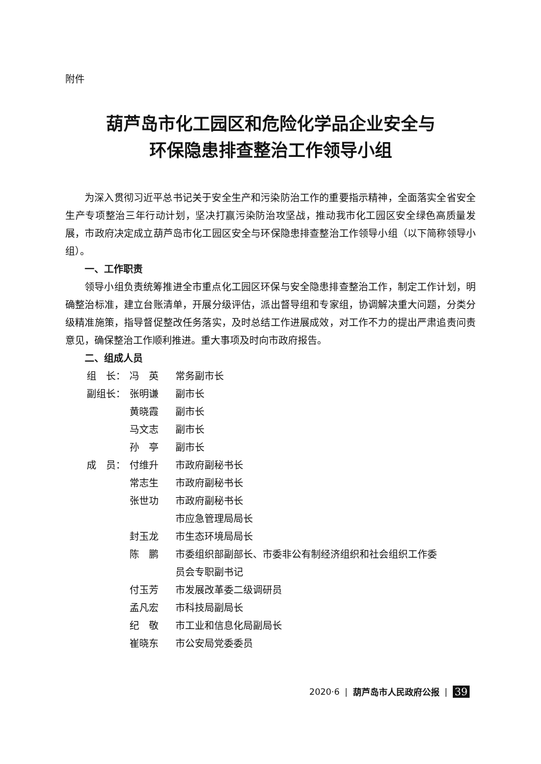附件
葫芦岛市化工园区和危险化学品企业安全与
环保隐患排查整治工作领导小组
为深入贯彻习近平总书记关于安全生产和污染防治工作的重要指示精神，全面落实全省安全生产专项整治三年行动计划，坚决打赢污染防治攻坚战，推动我市化工园区安全绿色高质量发展，市政府决定成立葫芦岛市化工园区安全与环保隐患排查整治工作领导小组（以下简称领导小组）。
一、工作职责
领导小组负责统筹推进全市重点化工园区环保与安全隐患排查整治工作，制定工作计划，明确整治标准，建立台账清单，开展分级评估，派出督导组和专家组，协调解决重大问题，分类分级精准施策，指导督促整改任务落实，及时总结工作进展成效，对工作不力的提出严肃追责问责意见，确保整治工作顺利推进。重大事项及时向市政府报告。
二、组成人员
| 组 长： | 冯 英 | 常务副市长 |
| 副组长： | 张明谦 | 副市长 |
| | 黄晓霞 | 副市长 |
| | 马文志 | 副市长 |
| | 孙 亭 | 副市长 |
| 成 员： | 付维升 | 市政府副秘书长 |
| | 常志生 | 市政府副秘书长 |
| | 张世功 | 市政府副秘书长 市应急管理局局长 |
| | 封玉龙 | 市生态环境局局长 |
| | 陈 鹏 | 市委组织部副部长、市委非公有制经济组织和社会组织工作委 员会专职副书记 |
| | 付玉芳 | 市发展改革委二级调研员 |
| | 孟凡宏 | 市科技局副局长 |
| | 纪 敬 | 市工业和信息化局副局长 |
| | 崔晓东 | 市公安局党委委员 |
2020·6 | 葫芦岛市人民政府公报 | 39